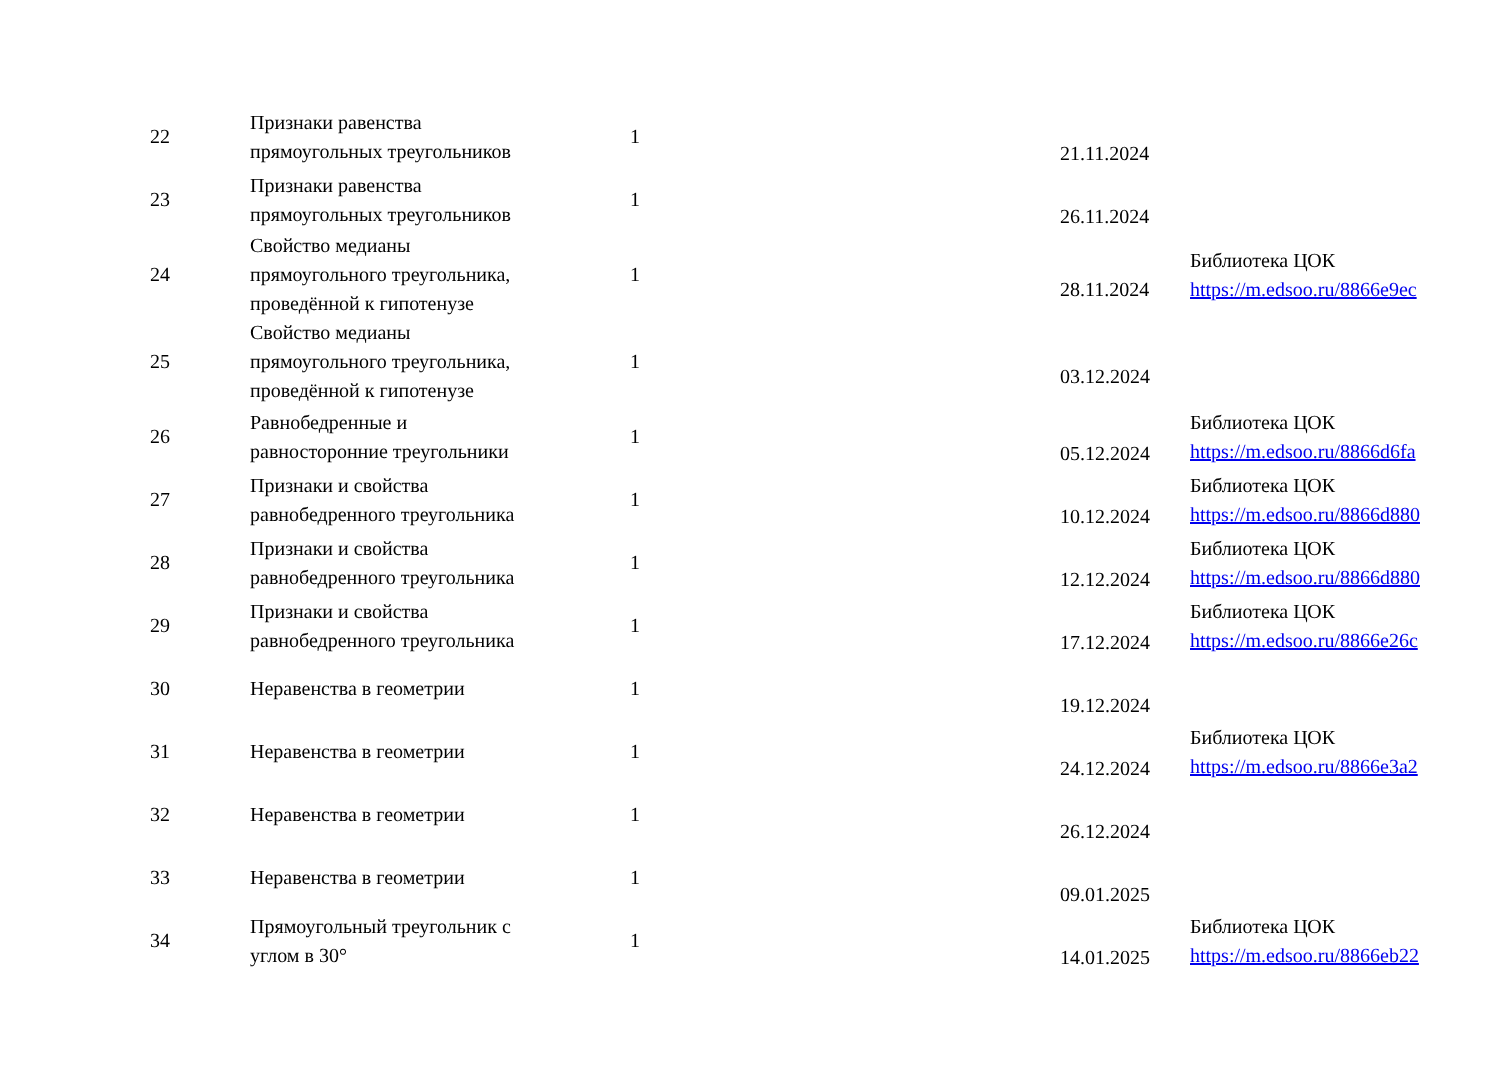| 22 | Признаки равенства прямоугольных треугольников | 1 | 21.11.2024 | |
| 23 | Признаки равенства прямоугольных треугольников | 1 | 26.11.2024 | |
| 24 | Свойство медианы прямоугольного треугольника, проведённой к гипотенузе | 1 | 28.11.2024 | Библиотека ЦОК https://m.edsoo.ru/8866e9ec |
| 25 | Свойство медианы прямоугольного треугольника, проведённой к гипотенузе | 1 | 03.12.2024 | |
| 26 | Равнобедренные и равносторонние треугольники | 1 | 05.12.2024 | Библиотека ЦОК https://m.edsoo.ru/8866d6fa |
| 27 | Признаки и свойства равнобедренного треугольника | 1 | 10.12.2024 | Библиотека ЦОК https://m.edsoo.ru/8866d880 |
| 28 | Признаки и свойства равнобедренного треугольника | 1 | 12.12.2024 | Библиотека ЦОК https://m.edsoo.ru/8866d880 |
| 29 | Признаки и свойства равнобедренного треугольника | 1 | 17.12.2024 | Библиотека ЦОК https://m.edsoo.ru/8866e26c |
| 30 | Неравенства в геометрии | 1 | 19.12.2024 | |
| 31 | Неравенства в геометрии | 1 | 24.12.2024 | Библиотека ЦОК https://m.edsoo.ru/8866e3a2 |
| 32 | Неравенства в геометрии | 1 | 26.12.2024 | |
| 33 | Неравенства в геометрии | 1 | 09.01.2025 | |
| 34 | Прямоугольный треугольник с углом в 30° | 1 | 14.01.2025 | Библиотека ЦОК https://m.edsoo.ru/8866eb22 |